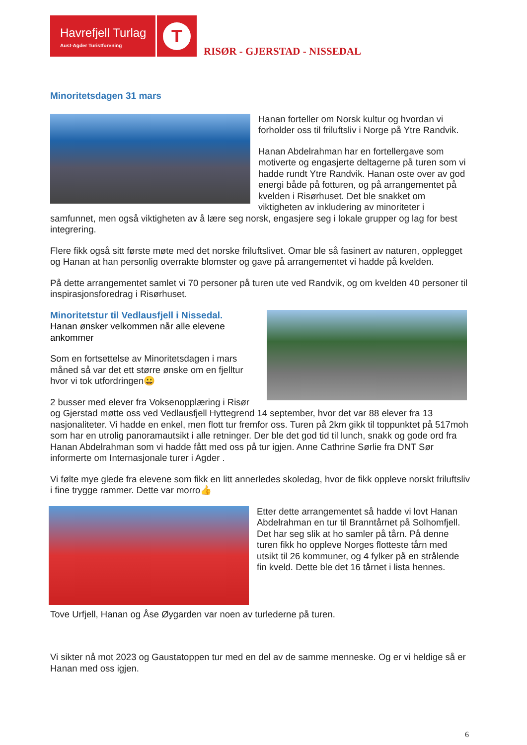Havrefjell Turlag
Aust-Agder Turistforening
T
RISØR - GJERSTAD - NISSEDAL
Minoritetsdagen 31 mars
Hanan forteller om Norsk kultur og hvordan vi forholder oss til friluftsliv i Norge på Ytre Randvik.
Hanan Abdelrahman har en fortellergave som motiverte og engasjerte deltagerne på turen som vi hadde rundt Ytre Randvik. Hanan oste over av god energi både på fotturen, og på arrangementet på kvelden i Risørhuset. Det ble snakket om viktigheten av inkludering av minoriteter i samfunnet, men også viktigheten av å lære seg norsk, engasjere seg i lokale grupper og lag for best integrering.
Flere fikk også sitt første møte med det norske friluftslivet. Omar ble så fasinert av naturen, opplegget og Hanan at han personlig overrakte blomster og gave på arrangementet vi hadde på kvelden.
På dette arrangementet samlet vi 70 personer på turen ute ved Randvik, og om kvelden 40 personer til inspirasjonsforedrag i Risørhuset.
Minoritetstur til Vedlausfjell i Nissedal.
Hanan ønsker velkommen når alle elevene ankommer
Som en fortsettelse av Minoritetsdagen i mars måned så var det ett større ønske om en fjelltur hvor vi tok utfordringen😀
2 busser med elever fra Voksenopplæring i Risør og Gjerstad møtte oss ved Vedlausfjell Hyttegrend 14 september, hvor det var 88 elever fra 13 nasjonaliteter. Vi hadde en enkel, men flott tur fremfor oss. Turen på 2km gikk til toppunktet på 517moh som har en utrolig panoramautsikt i alle retninger. Der ble det god tid til lunch, snakk og gode ord fra Hanan Abdelrahman som vi hadde fått med oss på tur igjen. Anne Cathrine Sørlie fra DNT Sør informerte om Internasjonale turer i Agder .
Vi følte mye glede fra elevene som fikk en litt annerledes skoledag, hvor de fikk oppleve norskt friluftsliv i fine trygge rammer. Dette var morro👍
Etter dette arrangementet så hadde vi lovt Hanan Abdelrahman en tur til Branntårnet på Solhomfjell. Det har seg slik at ho samler på tårn. På denne turen fikk ho oppleve Norges flotteste tårn med utsikt til 26 kommuner, og 4 fylker på en strålende fin kveld. Dette ble det 16 tårnet i lista hennes.
Tove Urfjell, Hanan og Åse Øygarden var noen av turlederne på turen.
Vi sikter nå mot 2023 og Gaustatoppen tur med en del av de samme menneske. Og er vi heldige så er Hanan med oss igjen.
6